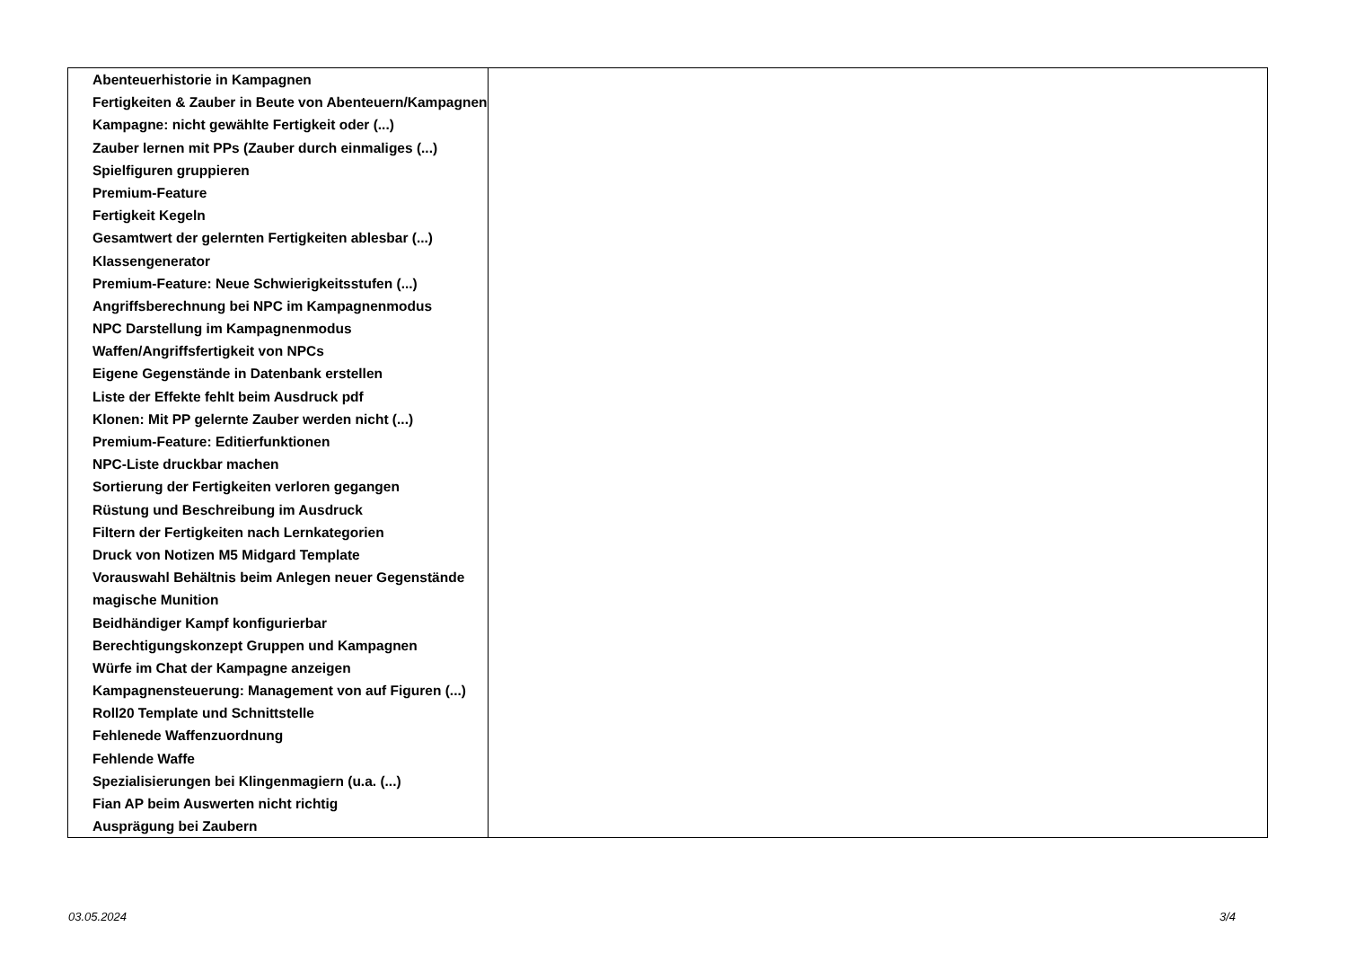| Abenteuerhistorie in Kampagnen Fertigkeiten & Zauber in Beute von Abenteuern/Kampagnen Kampagne: nicht gewählte Fertigkeit oder (...) Zauber lernen mit PPs (Zauber durch einmaliges (...) Spielfiguren gruppieren Premium-Feature Fertigkeit Kegeln Gesamtwert der gelernten Fertigkeiten ablesbar (...) Klassengenerator Premium-Feature: Neue Schwierigkeitsstufen (...) Angriffsberechnung bei NPC im Kampagnenmodus NPC Darstellung im Kampagnenmodus Waffen/Angriffsfertigkeit von NPCs Eigene Gegenstände in Datenbank erstellen Liste der Effekte fehlt beim Ausdruck pdf Klonen: Mit PP gelernte Zauber werden nicht (...) Premium-Feature: Editierfunktionen NPC-Liste druckbar machen Sortierung der Fertigkeiten verloren gegangen Rüstung und Beschreibung im Ausdruck Filtern der Fertigkeiten nach Lernkategorien Druck von Notizen M5 Midgard Template Vorauswahl Behältnis beim Anlegen neuer Gegenstände magische Munition Beidhändiger Kampf konfigurierbar Berechtigungskonzept Gruppen und Kampagnen Würfe im Chat der Kampagne anzeigen Kampagnensteuerung: Management von auf Figuren (...) Roll20 Template und Schnittstelle Fehlenede Waffenzuordnung Fehlende Waffe Spezialisierungen bei Klingenmagiern (u.a. (...) Fian AP beim Auswerten nicht richtig Ausprägung bei Zaubern | |
03.05.2024 3/4